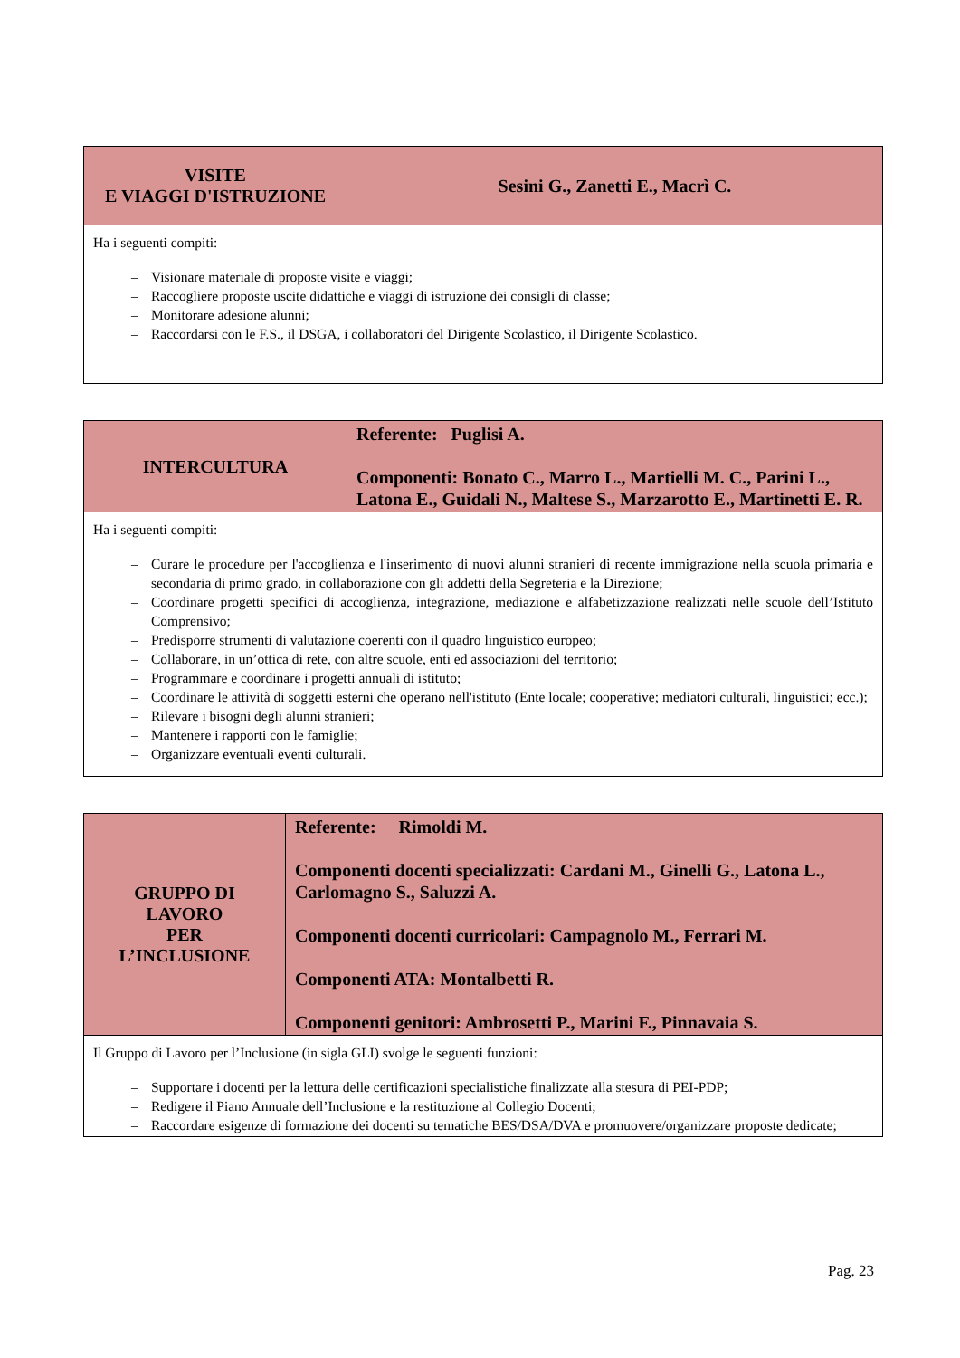| VISITE E VIAGGI D'ISTRUZIONE | Sesini G., Zanetti E., Macrì C. |
| Ha i seguenti compiti: – Visionare materiale di proposte visite e viaggi; – Raccogliere proposte uscite didattiche e viaggi di istruzione dei consigli di classe; – Monitorare adesione alunni; – Raccordarsi con le F.S., il DSGA, i collaboratori del Dirigente Scolastico, il Dirigente Scolastico. | |
| INTERCULTURA | Referente: Puglisi A. Componenti: Bonato C., Marro L., Martielli M. C., Parini L., Latona E., Guidali N., Maltese S., Marzarotto E., Martinetti E. R. |
| Ha i seguenti compiti: – Curare le procedure per l'accoglienza e l'inserimento di nuovi alunni stranieri di recente immigrazione nella scuola primaria e secondaria di primo grado, in collaborazione con gli addetti della Segreteria e la Direzione; – Coordinare progetti specifici di accoglienza, integrazione, mediazione e alfabetizzazione realizzati nelle scuole dell’Istituto Comprensivo; – Predisporre strumenti di valutazione coerenti con il quadro linguistico europeo; – Collaborare, in un’ottica di rete, con altre scuole, enti ed associazioni del territorio; – Programmare e coordinare i progetti annuali di istituto; – Coordinare le attività di soggetti esterni che operano nell'istituto (Ente locale; cooperative; mediatori culturali, linguistici; ecc.); – Rilevare i bisogni degli alunni stranieri; – Mantenere i rapporti con le famiglie; – Organizzare eventuali eventi culturali. | |
| GRUPPO DI LAVORO PER L’INCLUSIONE | Referente: Rimoldi M. Componenti docenti specializzati: Cardani M., Ginelli G., Latona L., Carlomagno S., Saluzzi A. Componenti docenti curricolari: Campagnolo M., Ferrari M. Componenti ATA: Montalbetti R. Componenti genitori: Ambrosetti P., Marini F., Pinnavaia S. |
| Il Gruppo di Lavoro per l’Inclusione (in sigla GLI) svolge le seguenti funzioni: – Supportare i docenti per la lettura delle certificazioni specialistiche finalizzate alla stesura di PEI-PDP; – Redigere il Piano Annuale dell’Inclusione e la restituzione al Collegio Docenti; – Raccordare esigenze di formazione dei docenti su tematiche BES/DSA/DVA e promuovere/organizzare proposte dedicate; | |
Pag. 23